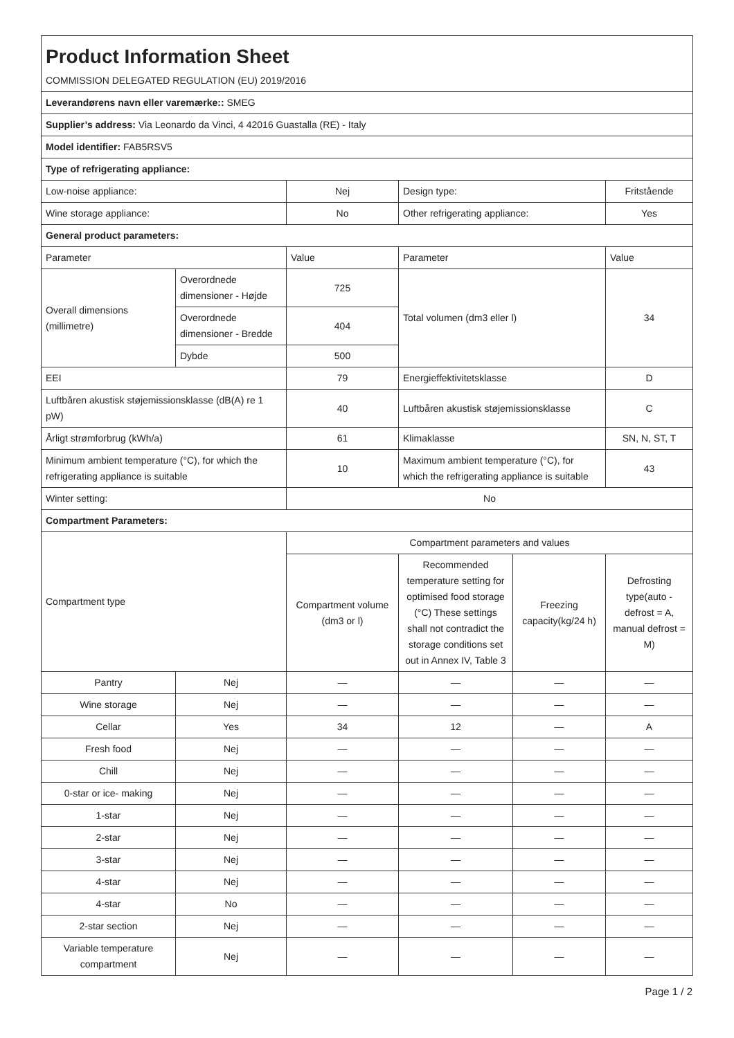| Product Information Sheet | | | | | |
| COMMISSION DELEGATED REGULATION (EU) 2019/2016 | | | | | |
| Leverandørens navn eller varemærke:: SMEG | | | | | |
| Supplier’s address: Via Leonardo da Vinci, 4 42016 Guastalla (RE) - Italy | | | | | |
| Model identifier: FAB5RSV5 | | | | | |
| Type of refrigerating appliance: | | | | | |
| Low-noise appliance: | | Nej | Design type: | | Fritstående |
| Wine storage appliance: | | No | Other refrigerating appliance: | | Yes |
| General product parameters: | | | | | |
| Parameter | | Value | Parameter | | Value |
| Overall dimensions (millimetre) | Overordnede dimensioner - Højde | 725 | Total volumen (dm3 eller l) | | 34 |
| | Overordnede dimensioner - Bredde | 404 | | | |
| | Dybde | 500 | | | |
| EEI | | 79 | Energieffektivitetsklasse | | D |
| Luftbåren akustisk støjemissionsklasse (dB(A) re 1 pW) | | 40 | Luftbåren akustisk støjemissionsklasse | | C |
| Årligt strømforbrug (kWh/a) | | 61 | Klimaklasse | | SN, N, ST, T |
| Minimum ambient temperature (°C), for which the refrigerating appliance is suitable | | 10 | Maximum ambient temperature (°C), for which the refrigerating appliance is suitable | | 43 |
| Winter setting: | | No | | | |
| Compartment Parameters: | | | | | |
| Compartment type | | Compartment parameters and values | | | |
| | | Compartment volume (dm3 or l) | Recommended temperature setting for optimised food storage (°C) These settings shall not contradict the storage conditions set out in Annex IV, Table 3 | Freezing capacity(kg/24 h) | Defrosting type(auto - defrost = A, manual defrost = M) |
| Pantry | Nej | — | — | — | — |
| Wine storage | Nej | — | — | — | — |
| Cellar | Yes | 34 | 12 | — | A |
| Fresh food | Nej | — | — | — | — |
| Chill | Nej | — | — | — | — |
| 0-star or ice- making | Nej | — | — | — | — |
| 1-star | Nej | — | — | — | — |
| 2-star | Nej | — | — | — | — |
| 3-star | Nej | — | — | — | — |
| 4-star | Nej | — | — | — | — |
| 4-star | No | — | — | — | — |
| 2-star section | Nej | — | — | — | — |
| Variable temperature compartment | Nej | — | — | — | — |
Page 1 / 2